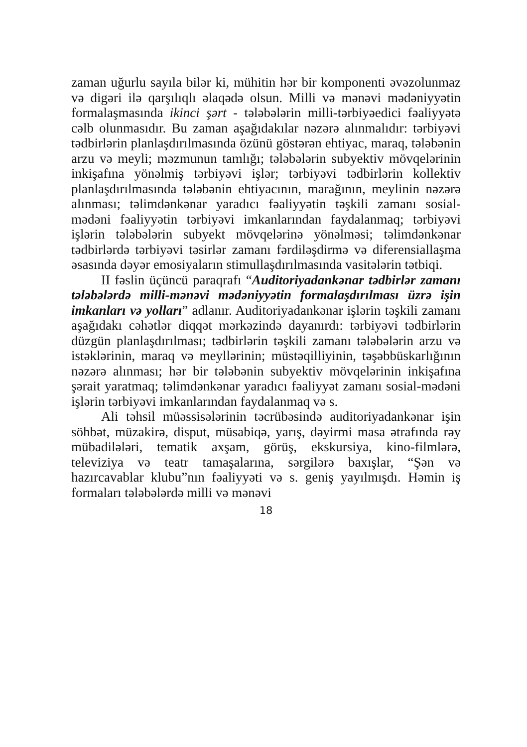zaman uğurlu sayıla bilər ki, mühitin hər bir komponenti əvəzolunmaz və digəri ilə qarşılıqlı əlaqədə olsun. Milli və mənəvi mədəniyyətin formalaşmasında ikinci şərt - tələbələrin milli-tərbiyəedici fəaliyyətə cəlb olunmasıdır. Bu zaman aşağıdakılar nəzərə alınmalıdır: tərbiyəvi tədbirlərin planlaşdırılmasında özünü göstərən ehtiyac, maraq, tələbənin arzu və meyli; məzmunun tamlığı; tələbələrin subyektiv mövqelərinin inkişafına yönəlmiş tərbiyəvi işlər; tərbiyəvi tədbirlərin kollektiv planlaşdırılmasında tələbənin ehtiyacının, marağının, meylinin nəzərə alınması; təlimdənkənar yaradıcı fəaliyyətin təşkili zamanı sosial-mədəni fəaliyyətin tərbiyəvi imkanlarından faydalanmaq; tərbiyəvi işlərin tələbələrin subyekt mövqelərinə yönəlməsi; təlimdənkənar tədbirlərdə tərbiyəvi təsirlər zamanı fərdiləşdirmə və diferensiallaşma əsasında dəyər emosiyaların stimullaşdırılmasında vasitələrin tətbiqi.
II fəslin üçüncü paraqrafı “Auditoriyadankənar tədbirlər zamanı tələbələrdə milli-mənəvi mədəniyyətin formalaşdırılması üzrə işin imkanları və yolları” adlanır. Auditoriyadankənar işlərin təşkili zamanı aşağıdakı cəhətlər diqqət mərkəzində dayanırdı: tərbiyəvi tədbirlərin düzgün planlaşdırılması; tədbirlərin təşkili zamanı tələbələrin arzu və istəklərinin, maraq və meyllərinin; müstəqilliyinin, təşəbbüskarlığının nəzərə alınması; hər bir tələbənin subyektiv mövqelərinin inkişafına şərait yaratmaq; təlimdənkənar yaradıcı fəaliyyət zamanı sosial-mədəni işlərin tərbiyəvi imkanlarından faydalanmaq və s.
Ali təhsil müəssisələrinin təcrübəsində auditoriyadankənar işin söhbət, müzakirə, disput, müsabiqə, yarış, dəyirmi masa ətrafında rəy mübadilələri, tematik axşam, görüş, ekskursiya, kino-filmlərə, televiziya və teatr tamaşalarına, sərgilərə baxışlar, “Şən və hazırcavablar klubu”nın fəaliyyəti və s. geniş yayılmışdı. Həmin iş formaları tələbələrdə milli və mənəvi
18